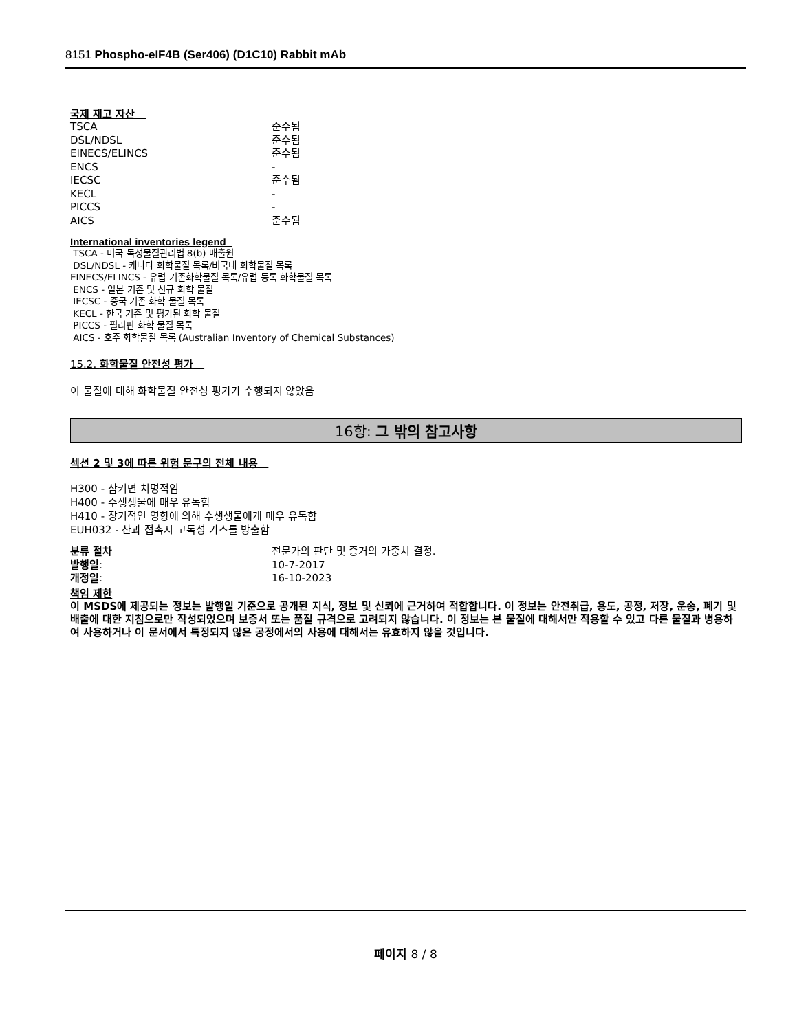8151 Phospho-eIF4B (Ser406) (D1C10) Rabbit mAb
국제 재고 자산
| TSCA | 준수됨 |
| DSL/NDSL | 준수됨 |
| EINECS/ELINCS | 준수됨 |
| ENCS | - |
| IECSC | 준수됨 |
| KECL | - |
| PICCS | - |
| AICS | 준수됨 |
International inventories legend
TSCA - 미국 독성물질관리법 8(b) 배출원
DSL/NDSL - 캐나다 화학물질 목록/비국내 화학물질 목록
EINECS/ELINCS - 유럽 기존화학물질 목록/유럽 등록 화학물질 목록
ENCS - 일본 기존 및 신규 화학 물질
IECSC - 중국 기존 화학 물질 목록
KECL - 한국 기존 및 평가된 화학 물질
PICCS - 필리핀 화학 물질 목록
AICS - 호주 화학물질 목록 (Australian Inventory of Chemical Substances)
15.2. 화학물질 안전성 평가
이 물질에 대해 화학물질 안전성 평가가 수행되지 않았음
16항: 그 밖의 참고사항
섹션 2 및 3에 따른 위험 문구의 전체 내용
H300 - 삼키면 치명적임
H400 - 수생생물에 매우 유독함
H410 - 장기적인 영향에 의해 수생생물에게 매우 유독함
EUH032 - 산과 접촉시 고독성 가스를 방출함
| 분류 절차 | 전문가의 판단 및 증거의 가중치 결정. |
| 발행일 : | 10-7-2017 |
| 개정일 : | 16-10-2023 |
책임 제한
이 MSDS에 제공되는 정보는 발행일 기준으로 공개된 지식, 정보 및 신뢰에 근거하여 적합합니다. 이 정보는 안전취급, 용도, 공정, 저장, 운송, 폐기 및 배출에 대한 지침으로만 작성되었으며 보증서 또는 품질 규격으로 고려되지 않습니다. 이 정보는 본 물질에 대해서만 적용할 수 있고 다른 물질과 병용하여 사용하거나 이 문서에서 특정되지 않은 공정에서의 사용에 대해서는 유효하지 않을 것입니다.
페이지 8 / 8